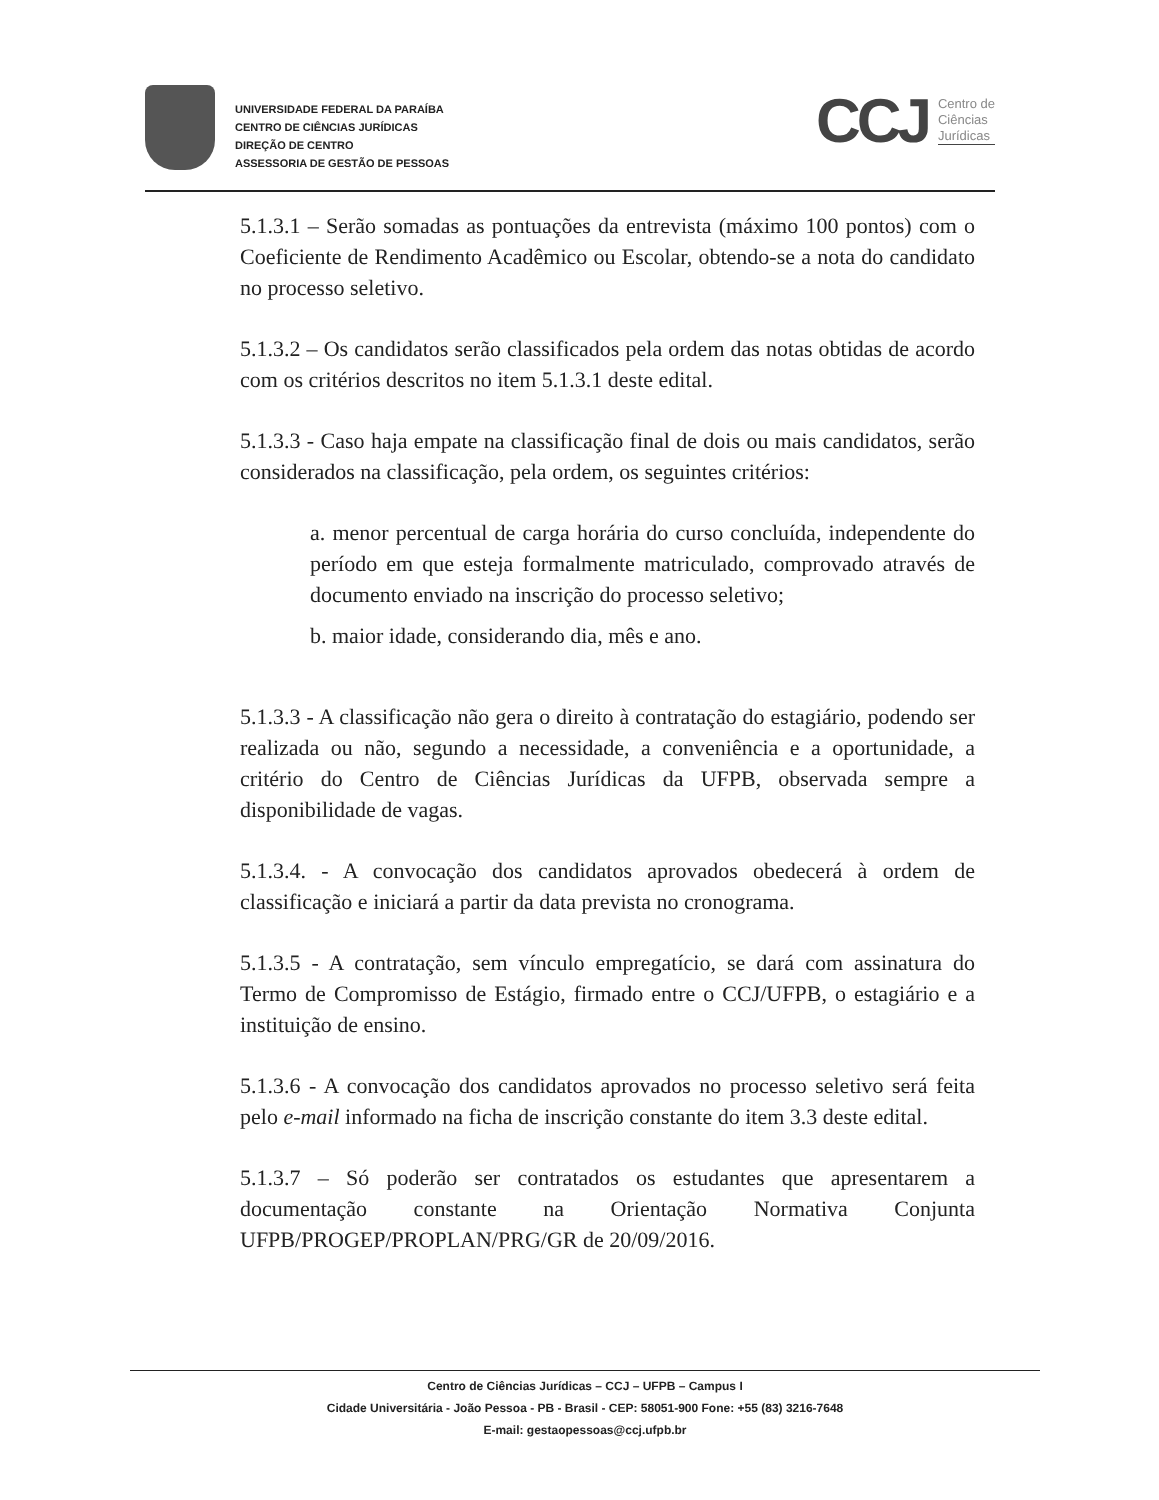UNIVERSIDADE FEDERAL DA PARAÍBA
CENTRO DE CIÊNCIAS JURÍDICAS
DIREÇÃO DE CENTRO
ASSESSORIA DE GESTÃO DE PESSOAS
CCJ Centro de
Ciências
Jurídicas
5.1.3.1 – Serão somadas as pontuações da entrevista (máximo 100 pontos) com o Coeficiente de Rendimento Acadêmico ou Escolar, obtendo-se a nota do candidato no processo seletivo.
5.1.3.2 – Os candidatos serão classificados pela ordem das notas obtidas de acordo com os critérios descritos no item 5.1.3.1 deste edital.
5.1.3.3 - Caso haja empate na classificação final de dois ou mais candidatos, serão considerados na classificação, pela ordem, os seguintes critérios:
a. menor percentual de carga horária do curso concluída, independente do período em que esteja formalmente matriculado, comprovado através de documento enviado na inscrição do processo seletivo;
b. maior idade, considerando dia, mês e ano.
5.1.3.3 - A classificação não gera o direito à contratação do estagiário, podendo ser realizada ou não, segundo a necessidade, a conveniência e a oportunidade, a critério do Centro de Ciências Jurídicas da UFPB, observada sempre a disponibilidade de vagas.
5.1.3.4. - A convocação dos candidatos aprovados obedecerá à ordem de classificação e iniciará a partir da data prevista no cronograma.
5.1.3.5 - A contratação, sem vínculo empregatício, se dará com assinatura do Termo de Compromisso de Estágio, firmado entre o CCJ/UFPB, o estagiário e a instituição de ensino.
5.1.3.6 - A convocação dos candidatos aprovados no processo seletivo será feita pelo e-mail informado na ficha de inscrição constante do item 3.3 deste edital.
5.1.3.7 – Só poderão ser contratados os estudantes que apresentarem a documentação constante na Orientação Normativa Conjunta UFPB/PROGEP/PROPLAN/PRG/GR de 20/09/2016.
Centro de Ciências Jurídicas – CCJ – UFPB – Campus I
Cidade Universitária - João Pessoa - PB - Brasil - CEP: 58051-900 Fone: +55 (83) 3216-7648
E-mail: gestaopessoas@ccj.ufpb.br